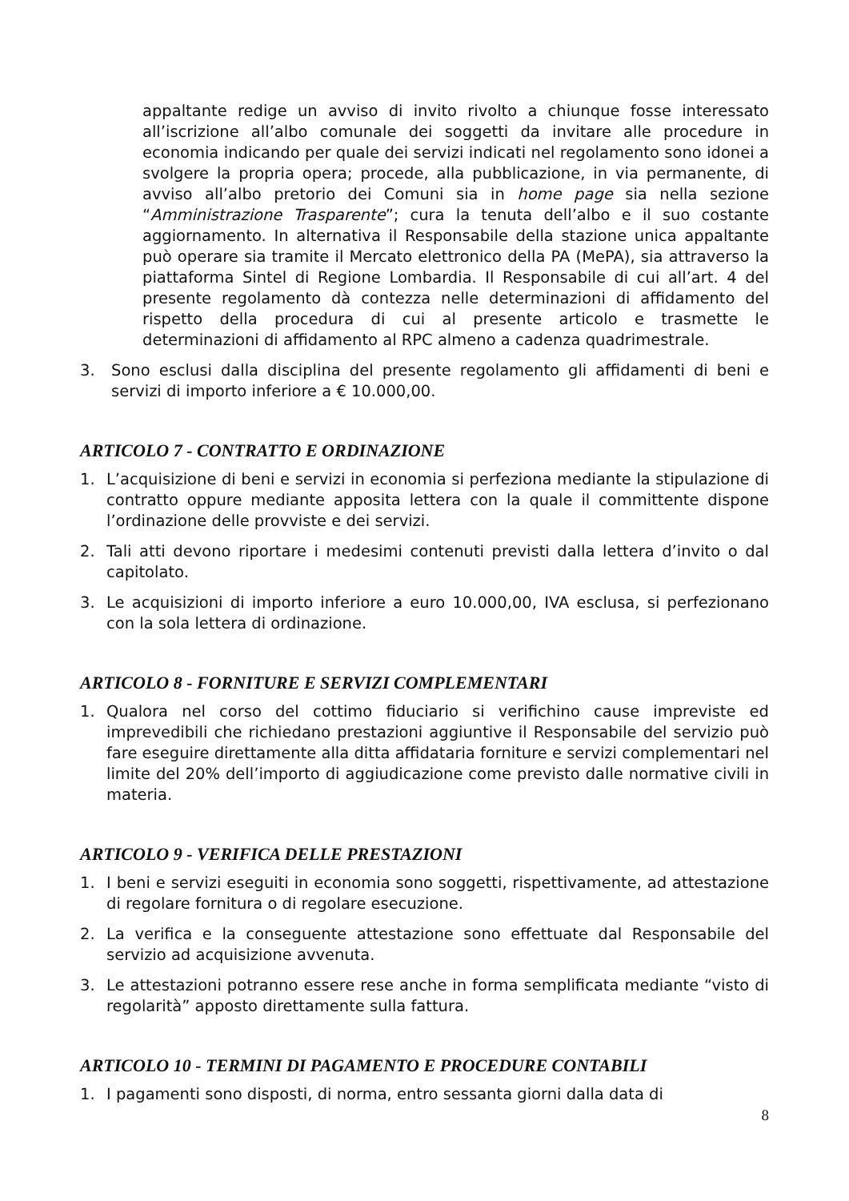appaltante redige un avviso di invito rivolto a chiunque fosse interessato all’iscrizione all’albo comunale dei soggetti da invitare alle procedure in economia indicando per quale dei servizi indicati nel regolamento sono idonei a svolgere la propria opera; procede, alla pubblicazione, in via permanente, di avviso all’albo pretorio dei Comuni sia in home page sia nella sezione “Amministrazione Trasparente”; cura la tenuta dell’albo e il suo costante aggiornamento. In alternativa il Responsabile della stazione unica appaltante può operare sia tramite il Mercato elettronico della PA (MePA), sia attraverso la piattaforma Sintel di Regione Lombardia. Il Responsabile di cui all’art. 4 del presente regolamento dà contezza nelle determinazioni di affidamento del rispetto della procedura di cui al presente articolo e trasmette le determinazioni di affidamento al RPC almeno a cadenza quadrimestrale.
3. Sono esclusi dalla disciplina del presente regolamento gli affidamenti di beni e servizi di importo inferiore a € 10.000,00.
ARTICOLO 7 - CONTRATTO E ORDINAZIONE
1. L’acquisizione di beni e servizi in economia si perfeziona mediante la stipulazione di contratto oppure mediante apposita lettera con la quale il committente dispone l’ordinazione delle provviste e dei servizi.
2. Tali atti devono riportare i medesimi contenuti previsti dalla lettera d’invito o dal capitolato.
3. Le acquisizioni di importo inferiore a euro 10.000,00, IVA esclusa, si perfezionano con la sola lettera di ordinazione.
ARTICOLO 8 - FORNITURE E SERVIZI COMPLEMENTARI
1. Qualora nel corso del cottimo fiduciario si verifichino cause impreviste ed imprevedibili che richiedano prestazioni aggiuntive il Responsabile del servizio può fare eseguire direttamente alla ditta affidataria forniture e servizi complementari nel limite del 20% dell’importo di aggiudicazione come previsto dalle normative civili in materia.
ARTICOLO 9 - VERIFICA DELLE PRESTAZIONI
1. I beni e servizi eseguiti in economia sono soggetti, rispettivamente, ad attestazione di regolare fornitura o di regolare esecuzione.
2. La verifica e la conseguente attestazione sono effettuate dal Responsabile del servizio ad acquisizione avvenuta.
3. Le attestazioni potranno essere rese anche in forma semplificata mediante “visto di regolarità” apposto direttamente sulla fattura.
ARTICOLO 10 - TERMINI DI PAGAMENTO E PROCEDURE CONTABILI
1. I pagamenti sono disposti, di norma, entro sessanta giorni dalla data di
8